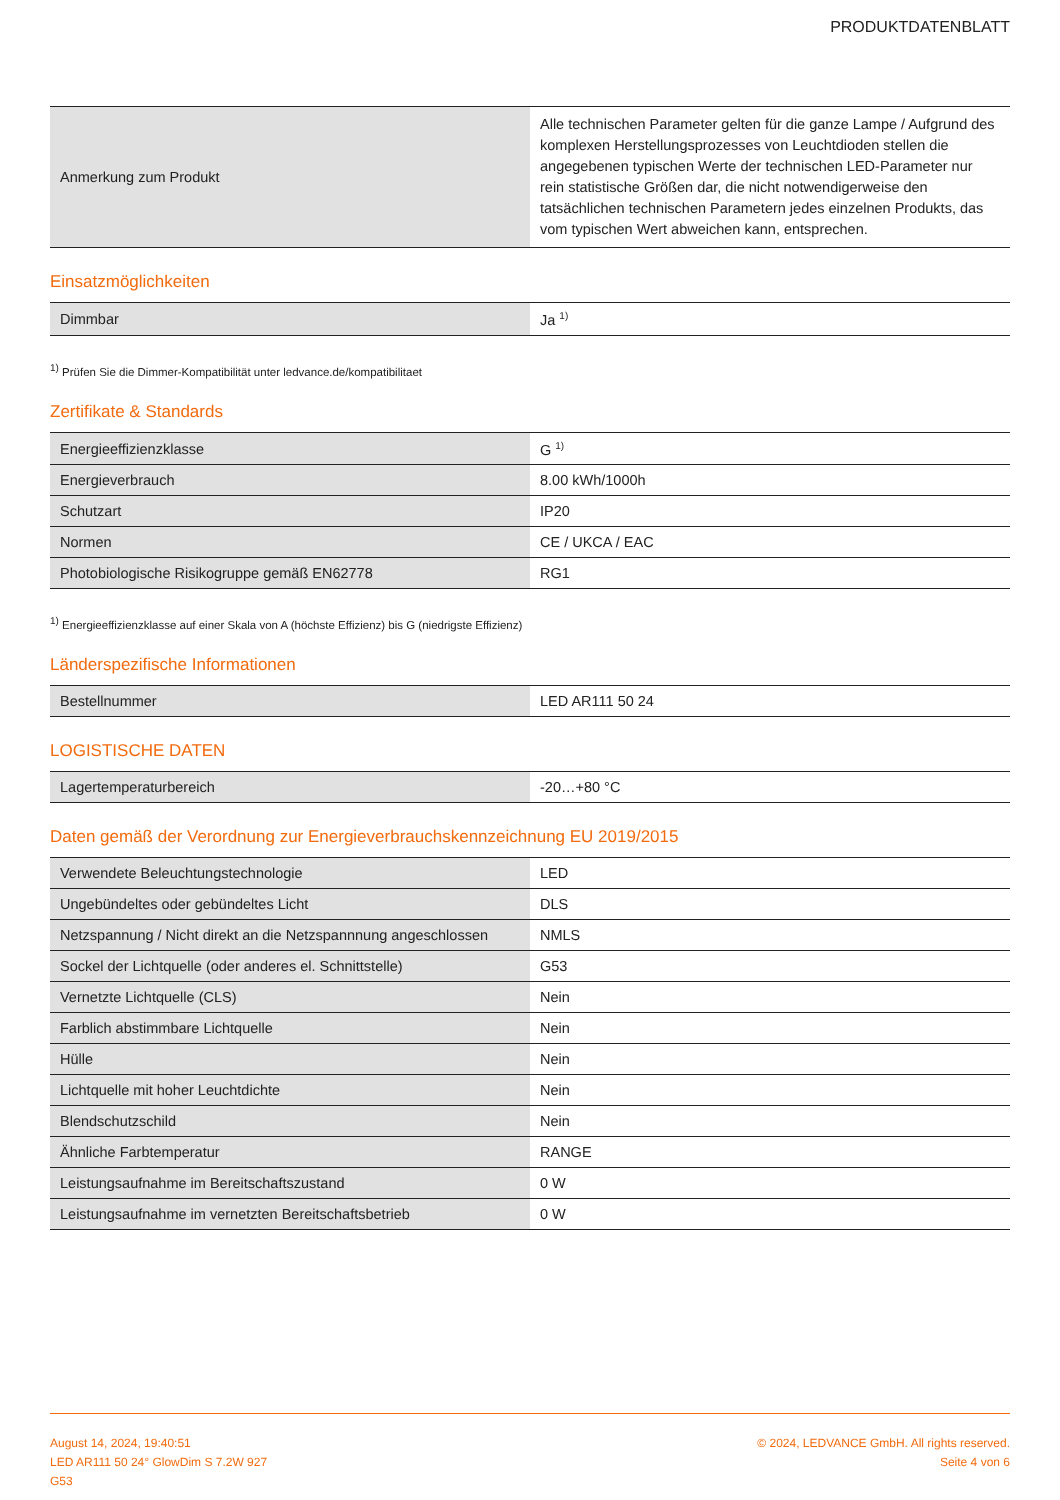PRODUKTDATENBLATT
| Anmerkung zum Produkt | Alle technischen Parameter gelten für die ganze Lampe / Aufgrund des komplexen Herstellungsprozesses von Leuchtdioden stellen die angegebenen typischen Werte der technischen LED-Parameter nur rein statistische Größen dar, die nicht notwendigerweise den tatsächlichen technischen Parametern jedes einzelnen Produkts, das vom typischen Wert abweichen kann, entsprechen. |
Einsatzmöglichkeiten
| Dimmbar | Ja <sup>1)</sup> |
<sup>1)</sup> Prüfen Sie die Dimmer-Kompatibilität unter ledvance.de/kompatibilitaet
Zertifikate & Standards
| Energieeffizienzklasse | G <sup>1)</sup> |
| Energieverbrauch | 8.00 kWh/1000h |
| Schutzart | IP20 |
| Normen | CE / UKCA / EAC |
| Photobiologische Risikogruppe gemäß EN62778 | RG1 |
<sup>1)</sup> Energieeffizienzklasse auf einer Skala von A (höchste Effizienz) bis G (niedrigste Effizienz)
Länderspezifische Informationen
| Bestellnummer | LED AR111 50 24 |
LOGISTISCHE DATEN
| Lagertemperaturbereich | -20…+80 °C |
Daten gemäß der Verordnung zur Energieverbrauchskennzeichnung EU 2019/2015
| Verwendete Beleuchtungstechnologie | LED |
| Ungebündeltes oder gebündeltes Licht | DLS |
| Netzspannung / Nicht direkt an die Netzspannnung angeschlossen | NMLS |
| Sockel der Lichtquelle (oder anderes el. Schnittstelle) | G53 |
| Vernetzte Lichtquelle (CLS) | Nein |
| Farblich abstimmbare Lichtquelle | Nein |
| Hülle | Nein |
| Lichtquelle mit hoher Leuchtdichte | Nein |
| Blendschutzschild | Nein |
| Ähnliche Farbtemperatur | RANGE |
| Leistungsaufnahme im Bereitschaftszustand | 0 W |
| Leistungsaufnahme im vernetzten Bereitschaftsbetrieb | 0 W |
August 14, 2024, 19:40:51
LED AR111 50 24° GlowDim S 7.2W 927
G53
© 2024, LEDVANCE GmbH. All rights reserved.
Seite 4 von 6